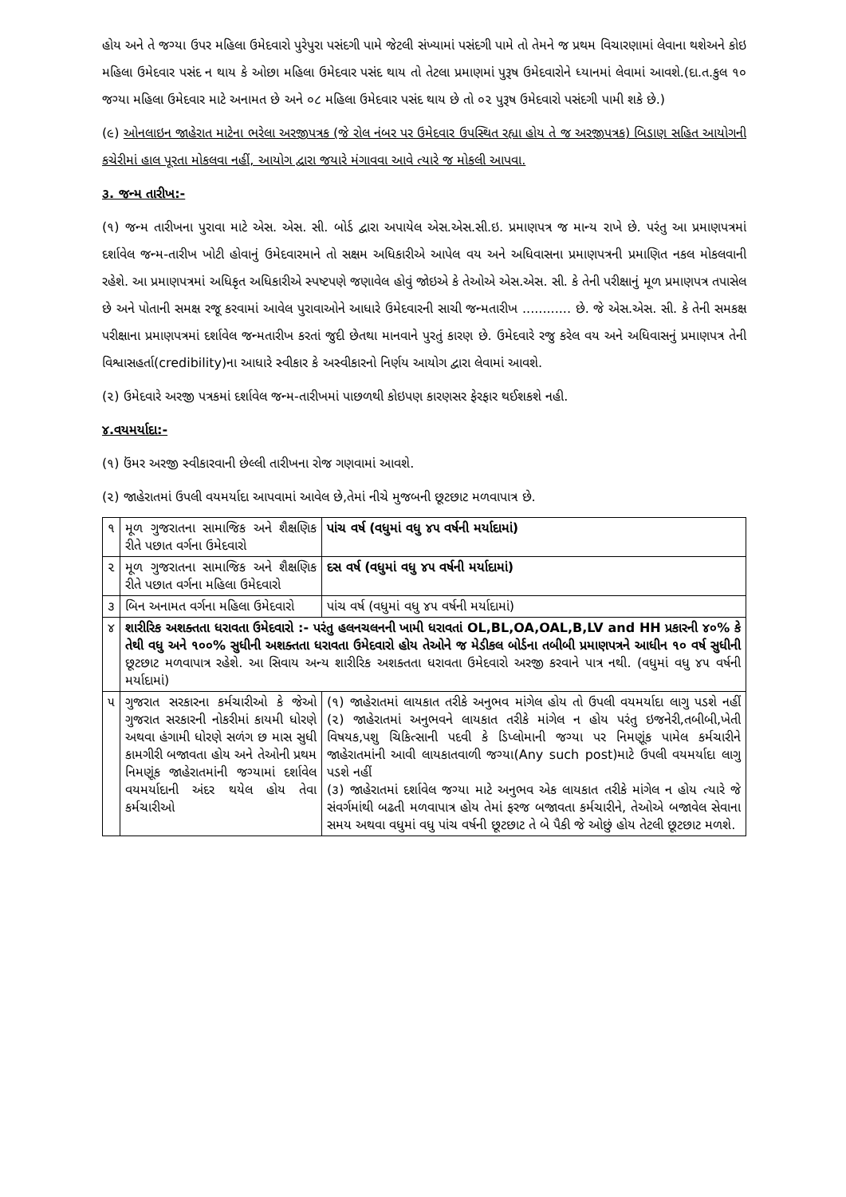હોય અને તે જગ્યા ઉપર મહિલા ઉમેદવારો પુરેપુરા પસંદગી પામે જેટલી સંખ્યામાં પસંદગી પામે તો તેમને જ પ્રથમ વિચારણામાં લેવાના થશેઅને કોઇ મહિલા ઉમેદવાર પસંદ ન થાય કે ઓછા મહિલા ઉમેદવાર પસંદ થાય તો તેટલા પ્રમાણમાં પુરૂષ ઉમેદવારોને ધ્યાનમાં લેવામાં આવશે.(દા.ત.કુલ ૧૦ જગ્યા મહિલા ઉમેદવાર માટે અનામત છે અને ૦૮ મહિલા ઉમેદવાર પસંદ થાય છે તો ૦૨ પુરૂષ ઉમેદવારો પસંદગી પામી શકે છે.)
(૯) ઓનલાઇન જાહેરાત માટેના ભરેલા અરજીપત્રક (જે રોલ નંબર પર ઉમેદવાર ઉપસ્થિત રહ્યા હોય તે જ અરજીપત્રક) બિડાણ સહિત આયોગની કચેરીમાં હાલ પૂરતા મોકલવા નહીં, આયોગ દ્વારા જયારે મંગાવવા આવે ત્યારે જ મોકલી આપવા.
૩. જન્મ તારીખ:-
(૧) જન્મ તારીખના પુરાવા માટે એસ. એસ. સી. બોર્ડ દ્વારા અપાયેલ એસ.એસ.સી.ઇ. પ્રમાણપત્ર જ માન્ય રાખે છે. પરંતુ આ પ્રમાણપત્રમાં દર્શાવેલ જન્મ-તારીખ ખોટી હોવાનું ઉમેદવારમાને તો સક્ષમ અધિકારીએ આપેલ વય અને અધિવાસના પ્રમાણપત્રની પ્રમાણિત નકલ મોકલવાની રહેશે. આ પ્રમાણપત્રમાં અધિકૃત અધિકારીએ સ્પષ્ટપણે જણાવેલ હોવું જોઇએ કે તેઓએ એસ.એસ. સી. કે તેની પરીક્ષાનું મૂળ પ્રમાણપત્ર તપાસેલ છે અને પોતાની સમક્ષ રજૂ કરવામાં આવેલ પુરાવાઓને આધારે ઉમેદવારની સાચી જન્મતારીખ ............ છે. જે એસ.એસ. સી. કે તેની સમકક્ષ પરીક્ષાના પ્રમાણપત્રમાં દર્શાવેલ જન્મતારીખ કરતાં જુદી છેતથા માનવાને પુરતું કારણ છે. ઉમેદવારે રજુ કરેલ વય અને અધિવાસનું પ્રમાણપત્ર તેની વિશ્વાસહર્તા(credibility)ના આધારે સ્વીકાર કે અસ્વીકારનો નિર્ણય આયોગ દ્વારા લેવામાં આવશે.
(૨) ઉમેદવારે અરજી પત્રકમાં દર્શાવેલ જન્મ-તારીખમાં પાછળથી કોઇપણ કારણસર ફેરફાર થઈશકશે નહી.
૪.વયમર્યાદા:-
(૧) ઉંમર અરજી સ્વીકારવાની છેલ્લી તારીખના રોજ ગણવામાં આવશે.
(૨) જાહેરાતમાં ઉપલી વયમર્યાદા આપવામાં આવેલ છે,તેમાં નીચે મુજબની છૂટછાટ મળવાપાત્ર છે.
| ૧ | મૂળ ગુજરાતના સામાજિક અને શૈક્ષણિક રીતે પછાત વર્ગના ઉમેદવારો | પાંચ વર્ષ (વધુમાં વધુ ૪૫ વર્ષની મર્યાદામાં) |
| ૨ | મૂળ ગુજરાતના સામાજિક અને શૈક્ષણિક રીતે પછાત વર્ગના મહિલા ઉમેદવારો | દસ વર્ષ (વધુમાં વધુ ૪૫ વર્ષની મર્યાદામાં) |
| ૩ | બિન અનામત વર્ગના મહિલા ઉમેદવારો | પાંચ વર્ષ (વધુમાં વધુ ૪૫ વર્ષની મર્યાદામાં) |
| ૪ | શારીરિક અશક્તતા ધરાવતા ઉમેદવારો :- પરંતુ હલનચલનની ખામી ધરાવતાં OL,BL,OA,OAL,B,LV and HH પ્રકારની ૪૦% કે તેથી વધુ અને ૧૦૦% સુધીની અશક્તતા ધરાવતા ઉમેદવારો હોય તેઓને જ મેડીકલ બોર્ડના તબીબી પ્રમાણપત્રને આધીન ૧૦ વર્ષ સુધીની છૂટછાટ મળવાપાત્ર રહેશે. આ સિવાય અન્ય શારીરિક અશક્તતા ધરાવતા ઉમેદવારો અરજી કરવાને પાત્ર નથી. (વધુમાં વધુ ૪૫ વર્ષની મર્યાદામાં) | |
| ૫ | ગુજરાત સરકારના કર્મચારીઓ કે જેઓ ગુજરાત સરકારની નોકરીમાં કાયમી ધોરણે અથવા હંગામી ધોરણે સળંગ છ માસ સુધી કામગીરી બજાવતા હોય અને તેઓની પ્રથમ નિમણૂંક જાહેરાતમાંની જગ્યામાં દર્શાવેલ વયમર્યાદાની અંદર થયેલ હોય તેવા કર્મચારીઓ | (૧) જાહેરાતમાં લાયકાત તરીકે અનુભવ માંગેલ હોય તો ઉપલી વયમર્યાદા લાગુ પડશે નહીં (૨) જાહેરાતમાં અનુભવને લાયકાત તરીકે માંગેલ ન હોય પરંતુ ઇજનેરી,તબીબી,ખેતી વિષયક,પશુ ચિકિત્સાની પદવી કે ડિપ્લોમાની જગ્યા પર નિમણૂંક પામેલ કર્મચારીને જાહેરાતમાંની આવી લાયકાતવાળી જગ્યા(Any such post)માટે ઉપલી વયમર્યાદા લાગુ પડશે નહીં (૩) જાહેરાતમાં દર્શાવેલ જગ્યા માટે અનુભવ એક લાયકાત તરીકે માંગેલ ન હોય ત્યારે જે સંવર્ગમાંથી બઢતી મળવાપાત્ર હોય તેમાં ફરજ બજાવતા કર્મચારીને, તેઓએ બજાવેલ સેવાના સમય અથવા વધુમાં વધુ પાંચ વર્ષની છૂટછાટ તે બે પૈકી જે ઓછું હોય તેટલી છૂટછાટ મળશે. |